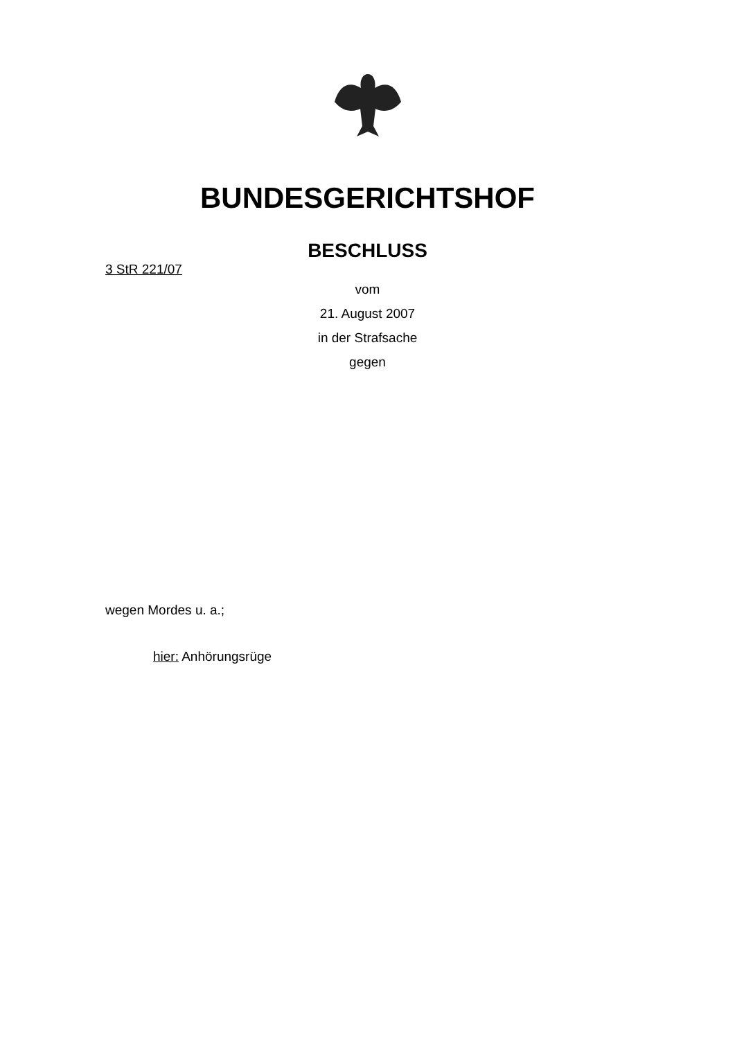BUNDESGERICHTSHOF
BESCHLUSS
3 StR 221/07
vom
21. August 2007
in der Strafsache
gegen
wegen Mordes u. a.;
hier: Anhörungsrüge